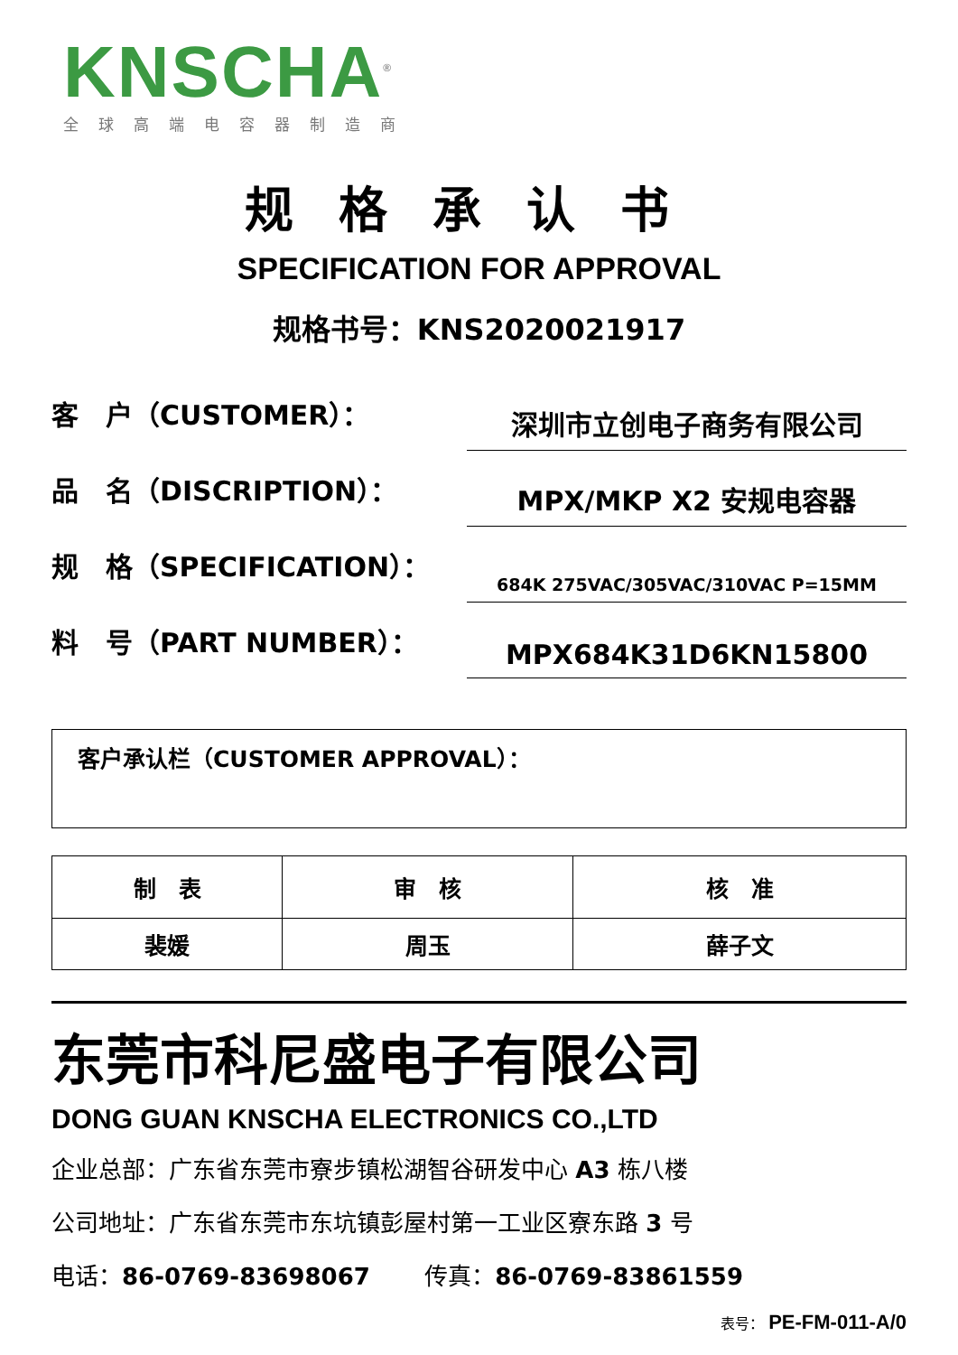KNSCHA<sup>®</sup>
全球高端电容器制造商
规格承认书
SPECIFICATION FOR APPROVAL
规格书号：KNS2020021917
客　户（CUSTOMER）：
深圳市立创电子商务有限公司
品　名（DISCRIPTION）：
MPX/MKP X2 安规电容器
规　格（SPECIFICATION）：
684K 275VAC/305VAC/310VAC P=15MM
料　号（PART NUMBER）：
MPX684K31D6KN15800
客户承认栏（CUSTOMER APPROVAL）：
| 制 表 | 审 核 | 核 准 |
| --- | --- | --- |
| 裴媛 | 周玉 | 薛子文 |
东莞市科尼盛电子有限公司
DONG GUAN KNSCHA ELECTRONICS CO.,LTD
企业总部：广东省东莞市寮步镇松湖智谷研发中心 A3 栋八楼
公司地址：广东省东莞市东坑镇彭屋村第一工业区寮东路 3 号
电话：86-0769-83698067　　 传真：86-0769-83861559
表号： PE-FM-011-A/0